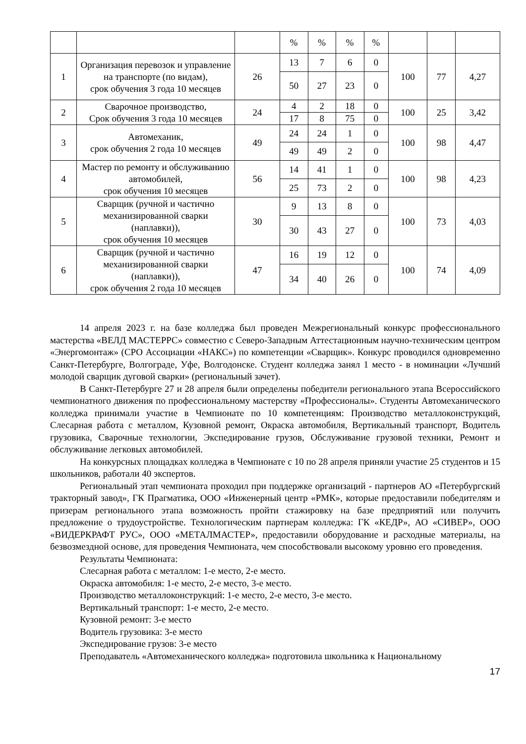| | | | % | % | % | % | | | |
| 1 | Организация перевозок и управление на транспорте (по видам), срок обучения 3 года 10 месяцев | 26 | 13 | 7 | 6 | 0 | 100 | 77 | 4,27 |
| | | | 50 | 27 | 23 | 0 | | | |
| 2 | Сварочное производство, Срок обучения 3 года 10 месяцев | 24 | 4 | 2 | 18 | 0 | 100 | 25 | 3,42 |
| | | | 17 | 8 | 75 | 0 | | | |
| 3 | Автомеханик, срок обучения 2 года 10 месяцев | 49 | 24 | 24 | 1 | 0 | 100 | 98 | 4,47 |
| | | | 49 | 49 | 2 | 0 | | | |
| 4 | Мастер по ремонту и обслуживанию автомобилей, срок обучения 10 месяцев | 56 | 14 | 41 | 1 | 0 | 100 | 98 | 4,23 |
| | | | 25 | 73 | 2 | 0 | | | |
| 5 | Сварщик (ручной и частично механизированной сварки (наплавки)), срок обучения 10 месяцев | 30 | 9 | 13 | 8 | 0 | 100 | 73 | 4,03 |
| | | | 30 | 43 | 27 | 0 | | | |
| 6 | Сварщик (ручной и частично механизированной сварки (наплавки)), срок обучения 2 года 10 месяцев | 47 | 16 | 19 | 12 | 0 | 100 | 74 | 4,09 |
| | | | 34 | 40 | 26 | 0 | | | |
14 апреля 2023 г. на базе колледжа был проведен Межрегиональный конкурс профессионального мастерства «ВЕЛД МАСТЕРРС» совместно с Северо-Западным Аттестационным научно-техническим центром «Энергомонтаж» (СРО Ассоциации «НАКС») по компетенции «Сварщик». Конкурс проводился одновременно Санкт-Петербурге, Волгограде, Уфе, Волгодонске. Студент колледжа занял 1 место - в номинации «Лучший молодой сварщик дуговой сварки» (региональный зачет).
В Санкт-Петербурге 27 и 28 апреля были определены победители регионального этапа Всероссийского чемпионатного движения по профессиональному мастерству «Профессионалы». Студенты Автомеханического колледжа принимали участие в Чемпионате по 10 компетенциям: Производство металлоконструкций, Слесарная работа с металлом, Кузовной ремонт, Окраска автомобиля, Вертикальный транспорт, Водитель грузовика, Сварочные технологии, Экспедирование грузов, Обслуживание грузовой техники, Ремонт и обслуживание легковых автомобилей.
На конкурсных площадках колледжа в Чемпионате с 10 по 28 апреля приняли участие 25 студентов и 15 школьников, работали 40 экспертов.
Региональный этап чемпионата проходил при поддержке организаций - партнеров АО «Петербургский тракторный завод», ГК Прагматика, ООО «Инженерный центр «РМК», которые предоставили победителям и призерам регионального этапа возможность пройти стажировку на базе предприятий или получить предложение о трудоустройстве. Технологическим партнерам колледжа: ГК «КЕДР», АО «СИВЕР», ООО «ВИДЕРКРАФТ РУС», ООО «МЕТАЛМАСТЕР», предоставили оборудование и расходные материалы, на безвозмездной основе, для проведения Чемпионата, чем способствовали высокому уровню его проведения.
Результаты Чемпионата:
Слесарная работа с металлом: 1-е место, 2-е место.
Окраска автомобиля: 1-е место, 2-е место, 3-е место.
Производство металлоконструкций: 1-е место, 2-е место, 3-е место.
Вертикальный транспорт: 1-е место, 2-е место.
Кузовной ремонт: 3-е место
Водитель грузовика: 3-е место
Экспедирование грузов: 3-е место
Преподаватель «Автомеханического колледжа» подготовила школьника к Национальному
17